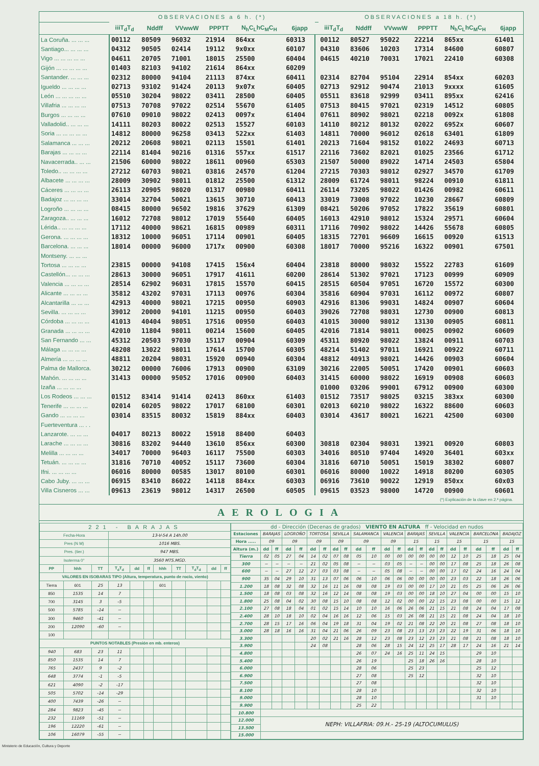| | OBSERVACIONES a 6 h. (*) | | | | | | | OBSERVACIONES a 18 h. (*) | | | | | |
| --- | --- | --- | --- | --- | --- | --- | --- | --- | --- | --- | --- | --- | --- |
| | iiiT<sub>d</sub>T<sub>d</sub> | Nddff | VVwwW | PPPTT | N<sub>h</sub>C<sub>L</sub>hC<sub>M</sub>C<sub>H</sub> | 6japp | | iiiT<sub>d</sub>T<sub>d</sub> | Nddff | VVwwW | PPPTT | N<sub>h</sub>C<sub>L</sub>hC<sub>M</sub>C<sub>H</sub> | 6japp |
| La Coruña. ... ... ... | 00112 | 80509 | 96032 | 21914 | 864xx | 60313 | | 00112 | 80527 | 95022 | 22214 | 865xx | 61401 |
| Santiago... ... ... ... | 04312 | 90505 | 02414 | 19112 | 9x0xx | 60107 | | 04310 | 83606 | 10203 | 17314 | 84600 | 60807 |
| Vigo ... ... ... ... ... | 04611 | 20705 | 71001 | 18015 | 25500 | 60404 | | 04615 | 40210 | 70031 | 17021 | 22410 | 60308 |
| Gijón ... ... ... ... ... | 01403 | 82103 | 94102 | 21614 | 864xx | 60209 | | | | | | | |
| Santander. ... ... ... | 02312 | 80000 | 94104 | 21113 | 874xx | 60411 | | 02314 | 82704 | 95104 | 22914 | 854xx | 60203 |
| Igueldo ... ... ... ... | 02713 | 93102 | 91424 | 20113 | 9x07x | 60405 | | 02713 | 92912 | 90474 | 21013 | 9xxxx | 61605 |
| León ... ... ... ... ... | 05510 | 30204 | 98022 | 03411 | 28500 | 60405 | | 05511 | 83618 | 92999 | 03411 | 895xx | 62416 |
| Villafria ... ... ... ... | 07513 | 70708 | 97022 | 02514 | 55670 | 61405 | | 07513 | 80415 | 97021 | 02319 | 14512 | 60805 |
| Burgos ... ... ... ... | 07610 | 09010 | 98022 | 02413 | 0097x | 61404 | | 07611 | 80902 | 98021 | 02218 | 0092x | 61808 |
| Valladolid.. ... ... ... | 14111 | 80203 | 80022 | 02513 | 15527 | 60103 | | 14110 | 80212 | 80132 | 02022 | 6952x | 60607 |
| Soria ... ... ... ... ... | 14812 | 80000 | 96258 | 03413 | 522xx | 61403 | | 14811 | 70000 | 96012 | 02618 | 63401 | 61809 |
| Salamanca ... ... ... | 20212 | 20608 | 98021 | 02113 | 15501 | 61401 | | 20213 | 71604 | 98152 | 01022 | 24693 | 60713 |
| Barajas ... ... ... ... | 22114 | 81404 | 90216 | 01316 | 557xx | 61517 | | 22116 | 73602 | 82021 | 01025 | 23566 | 61712 |
| Navacerrada.. ... ... | 21506 | 60000 | 98022 | 18611 | 00960 | 65303 | | 21507 | 50000 | 89022 | 14714 | 24503 | 65804 |
| Toledo.. ... ... ... ... | 27212 | 60703 | 98021 | 03816 | 24570 | 61204 | | 27215 | 70303 | 98012 | 02927 | 34570 | 61709 |
| Albacete ... ... ... ... | 28009 | 30902 | 98011 | 01812 | 25500 | 61312 | | 28009 | 61724 | 98011 | 98224 | 00910 | 61811 |
| Cáceres ... ... ... ... | 26113 | 20905 | 98020 | 01317 | 00980 | 60411 | | 26114 | 73205 | 98022 | 01426 | 00982 | 60611 |
| Badajoz ... ... ... ... | 33014 | 32704 | 50021 | 13615 | 30710 | 60413 | | 33019 | 73008 | 97022 | 10230 | 28667 | 60809 |
| Logroño ... ... ... ... | 08415 | 80000 | 96502 | 19816 | 37629 | 61309 | | 08421 | 50206 | 97052 | 17822 | 35619 | 60801 |
| Zaragoza.. ... ... ... | 16012 | 72708 | 98012 | 17019 | 55640 | 60405 | | 16013 | 42910 | 98012 | 15324 | 29571 | 60604 |
| Lérida.. ... ... ... ... | 17112 | 40000 | 98621 | 16815 | 00989 | 60311 | | 17116 | 70902 | 98022 | 14426 | 55678 | 60805 |
| Gerona. ... ... ... ... | 18312 | 10000 | 96051 | 17114 | 00901 | 60405 | | 18315 | 72701 | 96609 | 16615 | 00920 | 61513 |
| Barcelona. ... ... ... | 18014 | 00000 | 96000 | 1717x | 00900 | 60308 | | 18017 | 70000 | 95216 | 16322 | 00901 | 67501 |
| Montseny. ... ... ... | | | | | | | | | | | | | |
| Tortosa ... ... ... ... | 23815 | 00000 | 94108 | 17415 | 156x4 | 60404 | | 23818 | 80000 | 98032 | 15522 | 22783 | 61609 |
| Castellón... ... ... ... | 28613 | 30000 | 96051 | 17917 | 41611 | 60200 | | 28614 | 51302 | 97021 | 17123 | 00999 | 60909 |
| Valencia ... ... ... ... | 28514 | 62902 | 96031 | 17815 | 15570 | 60415 | | 28515 | 60504 | 97051 | 16720 | 15572 | 60300 |
| Alicante ... ... ... ... | 35812 | 43202 | 97031 | 17113 | 00976 | 60304 | | 35816 | 60904 | 97031 | 16112 | 00972 | 60807 |
| Alcantarilla ... ... ... | 42913 | 40000 | 98021 | 17215 | 00950 | 60903 | | 42916 | 81306 | 99031 | 14824 | 00907 | 60604 |
| Sevilla. ... ... ... ... | 39012 | 20000 | 94101 | 11215 | 00950 | 60403 | | 39026 | 72708 | 98031 | 12730 | 00900 | 60813 |
| Córdoba ... ... ... ... | 41013 | 40404 | 98051 | 17516 | 00950 | 60403 | | 41015 | 30000 | 98012 | 13130 | 00905 | 60811 |
| Granada ... ... ... ... | 42010 | 11804 | 98011 | 00214 | 15600 | 60405 | | 42016 | 71814 | 98011 | 00025 | 00902 | 60609 |
| San Fernando ... ... | 45312 | 20503 | 97030 | 15117 | 00904 | 60309 | | 45311 | 80920 | 98022 | 13824 | 00911 | 60703 |
| Málaga ... ... ... ... | 48208 | 13022 | 98011 | 17614 | 15700 | 60305 | | 48214 | 51402 | 97011 | 16921 | 00922 | 60711 |
| Almería ... ... ... ... | 48811 | 20204 | 98031 | 15920 | 00940 | 60304 | | 48812 | 40913 | 98021 | 14426 | 00903 | 60604 |
| Palma de Mallorca. | 30212 | 00000 | 76006 | 17913 | 00900 | 63109 | | 30216 | 22005 | 50051 | 17420 | 00901 | 60603 |
| Mahón. ... ... ... ... | 31413 | 00000 | 95052 | 17016 | 00900 | 60403 | | 31415 | 60000 | 98022 | 16919 | 00908 | 60603 |
| Izaña ... ... ... ... | | | | | | | | 01000 | 03206 | 99001 | 67912 | 00900 | 60300 |
| Los Rodeos ... ... ... | 01512 | 83414 | 91414 | 02413 | 860xx | 61403 | | 01512 | 73517 | 98025 | 03215 | 383xx | 60300 |
| Tenerife ... ... ... ... | 02014 | 60205 | 98022 | 17017 | 68100 | 60301 | | 02013 | 60210 | 98022 | 16322 | 88600 | 60603 |
| Gando ... ... ... ... | 03014 | 83515 | 80032 | 15819 | 884xx | 60403 | | 03014 | 43617 | 80021 | 16221 | 42500 | 60300 |
| Fuerteventura ... . . | | | | | | | | | | | | | |
| Lanzarote. ... ... ... | 04017 | 80213 | 80022 | 15918 | 88400 | 60403 | | | | | | | |
| Larache ... ... ... ... | 30816 | 83202 | 94440 | 13610 | 856xx | 60300 | | 30818 | 02304 | 98031 | 13921 | 00920 | 60803 |
| Melilla ... ... ... ... | 34017 | 70000 | 96403 | 16117 | 75500 | 60303 | | 34016 | 80510 | 97404 | 14920 | 36401 | 603xx |
| Tetuán. ... ... ... ... | 31816 | 70710 | 40052 | 15117 | 73600 | 60304 | | 31816 | 60710 | 50051 | 15019 | 38302 | 60807 |
| Ifni. ... ... ... ... | 06016 | 80000 | 00585 | 13017 | 80100 | 60301 | | 06016 | 80000 | 10022 | 14918 | 80200 | 60305 |
| Cabo Juby. ... ... ... | 06915 | 83410 | 86022 | 14118 | 884xx | 60303 | | 06916 | 73610 | 90022 | 12919 | 850xx | 60x03 |
| Villa Cisneros ... ... | 09613 | 23619 | 98012 | 14317 | 26500 | 60505 | | 09615 | 03523 | 98000 | 14720 | 00900 | 60601 |
(*) Explicación de la clave en 2.ª página.
AEROLOGIA
| 221 - BARAJAS | | | | | | | | | | |
| --- | --- | --- | --- | --- | --- | --- | --- | --- | --- | --- |
| Fecha-Hora | | | 13-V-54 A 14h.00 | | | | | | | |
| Pres (N M) | | | 1016 MBS. | | | | | | | |
| Pres. (tier.) | | | 947 MBS. | | | | | | | |
| Isoterma 0° | | | 3560 MTS.MGD. | | | | | | | |
| PP | hhh | TT | T<sub>d</sub>T<sub>d</sub> | dd | ff | hhh | TT | T<sub>d</sub>T<sub>d</sub> | dd | ff |
| VALORES EN ISOBARAS TIPO (Altura, temperatura, punto de rocío, viento) | | | | | | | | | | |
| Tierra | 601 | 25 | 13 | | | 601 | | | | |
| 850 | 1535 | 14 | 7 | | | | | | | |
| 700 | 3145 | 3 | -5 | | | | | | | |
| 500 | 5785 | -14 | ~ | | | | | | | |
| 300 | 9460 | -41 | ~ | | | | | | | |
| 200 | 12090 | -60 | ~ | | | | | | | |
| 100 | | | | | | | | | | |
| PUNTOS NOTABLES (Presión en mb. enteros) | | | | | | | | | | |
| 940 | 683 | 23 | 11 | | | | | | | |
| 850 | 1535 | 14 | 7 | | | | | | | |
| 765 | 2437 | 9 | -2 | | | | | | | |
| 648 | 3774 | -1 | -5 | | | | | | | |
| 621 | 4090 | -2 | -17 | | | | | | | |
| 505 | 5702 | -14 | -29 | | | | | | | |
| 400 | 7439 | -26 | ~ | | | | | | | |
| 284 | 9823 | -45 | ~ | | | | | | | |
| 232 | 11169 | -51 | ~ | | | | | | | |
| 196 | 12220 | -61 | ~ | | | | | | | |
| 106 | 16079 | -55 | ~ | | | | | | | |
| dd - Dirección (Decenas de grados) VIENTO EN ALTURA ff - Velocidad en nudos | | | | | | | | | | | | | | | | | | | | | | |
| --- | --- | --- | --- | --- | --- | --- | --- | --- | --- | --- | --- | --- | --- | --- | --- | --- | --- | --- | --- | --- | --- | --- |
| Estaciones | BARAJAS | | LOGROÑO | | TORTOSA | | SEVILLA | | SALAMANCA | | VALENCIA | | BARAJAS | | SEVILLA | | VALENCIA | | BARCELONA | | BADAJOZ | |
| Hora ..... | 09 | | 09 | | 09 | | 09 | | 09 | | 09 | | 15 | | 15 | | 15 | | 15 | | 15 | |
| Altura (m.) | dd | ff | dd | ff | dd | ff | dd | ff | dd | ff | dd | ff | dd | ff | dd | ff | dd | ff | dd | ff | dd | ff |
| Tierra | 02 | 05 | 27 | 04 | 14 | 02 | 07 | 08 | 05 | 10 | 00 | 00 | 00 | 00 | 00 | 00 | 12 | 10 | 25 | 18 | 25 | 04 |
| 300 | ~ | ~ | ~ | ~ | 21 | 02 | 05 | 08 | ~ | ~ | 03 | 05 | ~ | ~ | 00 | 00 | 17 | 08 | 25 | 18 | 26 | 08 |
| 600 | ~ | ~ | 27 | 12 | 27 | 03 | 03 | 08 | ~ | ~ | 05 | 08 | ~ | ~ | 00 | 00 | 17 | 02 | 24 | 16 | 24 | 04 |
| 900 | 35 | 04 | 29 | 10 | 31 | 13 | 07 | 06 | 06 | 10 | 06 | 06 | 00 | 00 | 00 | 00 | 23 | 03 | 22 | 18 | 26 | 06 |
| 1.200 | 18 | 08 | 32 | 08 | 32 | 16 | 11 | 16 | 08 | 08 | 19 | 03 | 00 | 00 | 17 | 10 | 21 | 05 | 25 | 06 | 26 | 06 |
| 1.500 | 18 | 08 | 03 | 08 | 32 | 16 | 12 | 14 | 08 | 08 | 19 | 03 | 00 | 00 | 18 | 10 | 27 | 04 | 00 | 00 | 15 | 10 |
| 1.800 | 25 | 08 | 04 | 02 | 30 | 08 | 15 | 10 | 08 | 08 | 12 | 02 | 00 | 00 | 22 | 15 | 23 | 08 | 00 | 00 | 15 | 12 |
| 2.100 | 27 | 08 | 18 | 04 | 01 | 02 | 15 | 14 | 10 | 10 | 16 | 06 | 26 | 06 | 21 | 15 | 21 | 08 | 24 | 04 | 17 | 08 |
| 2.400 | 28 | 10 | 18 | 10 | 02 | 04 | 16 | 16 | 12 | 06 | 15 | 03 | 26 | 08 | 21 | 15 | 21 | 08 | 24 | 04 | 18 | 10 |
| 2.700 | 28 | 15 | 17 | 16 | 06 | 04 | 19 | 18 | 31 | 04 | 19 | 02 | 21 | 08 | 22 | 20 | 21 | 08 | 27 | 08 | 18 | 10 |
| 3.000 | 28 | 18 | 16 | 16 | 31 | 04 | 21 | 06 | 26 | 09 | 23 | 08 | 23 | 13 | 23 | 23 | 22 | 19 | 31 | 06 | 18 | 10 |
| 3.300 | | | | | 20 | 02 | 21 | 16 | 28 | 12 | 23 | 08 | 23 | 12 | 23 | 23 | 21 | 08 | 21 | 08 | 18 | 10 |
| 3.900 | | | | | 24 | 08 | | | 28 | 06 | 28 | 15 | 24 | 12 | 25 | 17 | 28 | 17 | 24 | 16 | 21 | 14 |
| 4.800 | | | | | | | | | 26 | 07 | 24 | 16 | 25 | 11 | 24 | 15 | | | 29 | 10 | | |
| 5.400 | | | | | | | | | 26 | 19 | | | 25 | 18 | 26 | 16 | | | 28 | 10 | | |
| 6.000 | | | | | | | | | 28 | 06 | | | 25 | 23 | | | | | 25 | 12 | | |
| 6.900 | | | | | | | | | 27 | 08 | | | 25 | 12 | | | | | 32 | 10 | | |
| 7.500 | | | | | | | | | 27 | 08 | | | | | | | | | 32 | 10 | | |
| 8.100 | | | | | | | | | 28 | 10 | | | | | | | | | 32 | 10 | | |
| 9.000 | | | | | | | | | 28 | 10 | | | | | | | | | 31 | 10 | | |
| 9.900 | | | | | | | | | 25 | 22 | | | | | | | | | | | | |
| 10.800 | | | | | | | | | | | | | | | | | | | | | | |
| 12.000 | NEPH: VILLAFRIA: 09.H.- 25-19 (ALTOCUMULUS) | | | | | | | | | | | | | | | | | | | | | |
| 13.500 | | | | | | | | | | | | | | | | | | | | | | |
| 15.000 | | | | | | | | | | | | | | | | | | | | | | |
Ministerio de Educación, Cultura y Deporte